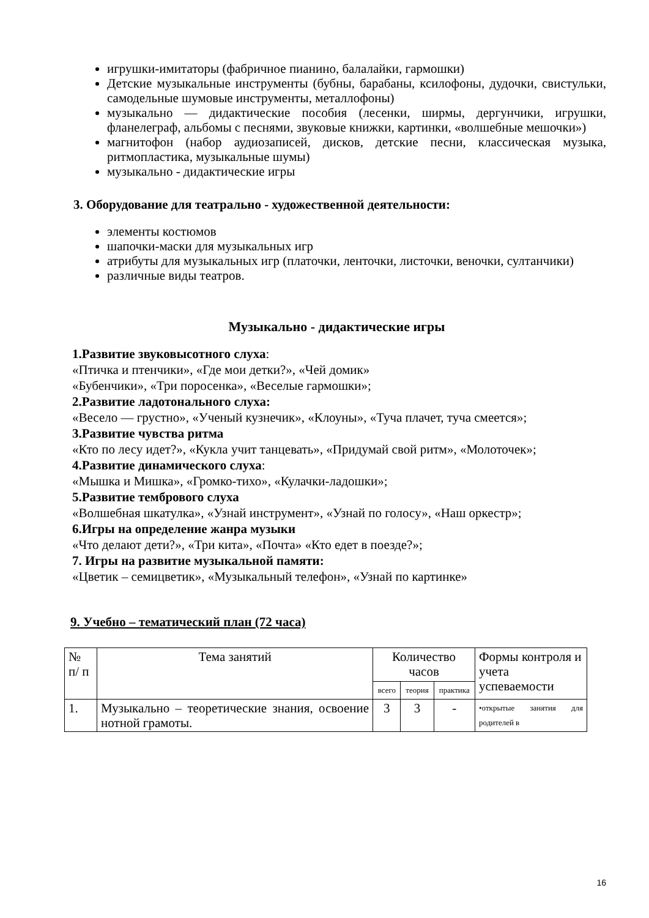игрушки-имитаторы (фабричное пианино, балалайки, гармошки)
Детские музыкальные инструменты (бубны, барабаны, ксилофоны, дудочки, свистульки, самодельные шумовые инструменты, металлофоны)
музыкально — дидактические пособия (лесенки, ширмы, дергунчики, игрушки, фланелеграф, альбомы с песнями, звуковые книжки, картинки, «волшебные мешочки»)
магнитофон (набор аудиозаписей, дисков, детские песни, классическая музыка, ритмопластика, музыкальные шумы)
музыкально - дидактические игры
3. Оборудование для театрально - художественной деятельности:
элементы костюмов
шапочки-маски для музыкальных игр
атрибуты для музыкальных игр (платочки, ленточки, листочки, веночки, султанчики)
различные виды театров.
Музыкально - дидактические игры
1.Развитие звуковысотного слуха:
«Птичка и птенчики», «Где мои детки?», «Чей домик»
«Бубенчики», «Три поросенка», «Веселые гармошки»;
2.Развитие ладотонального слуха:
«Весело — грустно», «Ученый кузнечик», «Клоуны», «Туча плачет, туча смеется»;
3.Развитие чувства ритма
«Кто по лесу идет?», «Кукла учит танцевать», «Придумай свой ритм», «Молоточек»;
4.Развитие динамического слуха:
«Мышка и Мишка», «Громко-тихо», «Кулачки-ладошки»;
5.Развитие тембрового слуха
«Волшебная шкатулка», «Узнай инструмент», «Узнай по голосу», «Наш оркестр»;
6.Игры на определение жанра музыки
«Что делают дети?», «Три кита», «Почта» «Кто едет в поезде?»;
7. Игры на развитие музыкальной памяти:
«Цветик – семицветик», «Музыкальный телефон», «Узнай по картинке»
9. Учебно – тематический план (72 часа)
| № п/ п | Тема занятий | Количество часов | | | Формы контроля и учета успеваемости |
| --- | --- | --- | --- | --- | --- |
| | | всего | теория | практика | |
| 1. | Музыкально – теоретические знания, освоение нотной грамоты. | 3 | 3 | - | •открытые занятия для родителей в |
16